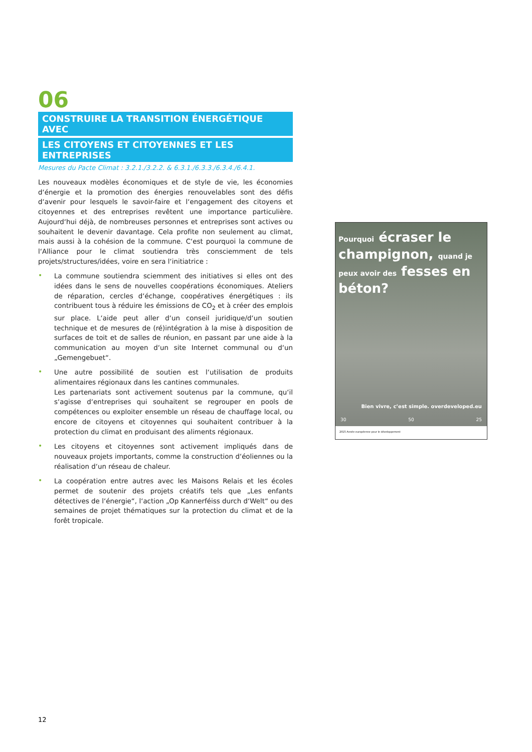06
CONSTRUIRE LA TRANSITION ÉNERGÉTIQUE AVEC
LES CITOYENS ET CITOYENNES ET LES ENTREPRISES
Mesures du Pacte Climat : 3.2.1./3.2.2. & 6.3.1./6.3.3./6.3.4./6.4.1.
Les nouveaux modèles économiques et de style de vie, les économies d‘énergie et la promotion des énergies renouvelables sont des défis d‘avenir pour lesquels le savoir-faire et l‘engagement des citoyens et citoyennes et des entreprises revêtent une importance particulière. Aujourd‘hui déjà, de nombreuses personnes et entreprises sont actives ou souhaitent le devenir davantage. Cela profite non seulement au climat, mais aussi à la cohésion de la commune. C‘est pourquoi la commune de l‘Alliance pour le climat soutiendra très consciemment de tels projets/structures/idées, voire en sera l‘initiatrice :
•
La commune soutiendra sciemment des initiatives si elles ont des idées dans le sens de nouvelles coopérations économiques. Ateliers de réparation, cercles d‘échange, coopératives énergétiques : ils contribuent tous à réduire les émissions de CO<sub>2</sub> et à créer des emplois sur place. L‘aide peut aller d‘un conseil juridique/d‘un soutien technique et de mesures de (ré)intégration à la mise à disposition de surfaces de toit et de salles de réunion, en passant par une aide à la communication au moyen d‘un site Internet communal ou d‘un „Gemengebuet“.
•
Une autre possibilité de soutien est l‘utilisation de produits alimentaires régionaux dans les cantines communales.
Les partenariats sont activement soutenus par la commune, qu‘il s‘agisse d‘entreprises qui souhaitent se regrouper en pools de compétences ou exploiter ensemble un réseau de chauffage local, ou encore de citoyens et citoyennes qui souhaitent contribuer à la protection du climat en produisant des aliments régionaux.
•
Les citoyens et citoyennes sont activement impliqués dans de nouveaux projets importants, comme la construction d‘éoliennes ou la réalisation d‘un réseau de chaleur.
•
La coopération entre autres avec les Maisons Relais et les écoles permet de soutenir des projets créatifs tels que „Les enfants détectives de l‘énergie“, l‘action „Op Kannerféiss durch d‘Welt“ ou des semaines de projet thématiques sur la protection du climat et de la forêt tropicale.
Pourquoi écraser le champignon, quand je peux avoir des fesses en béton?
Bien vivre, c’est simple. overdeveloped.eu
30 50 25
2015 Année européenne pour le développement
12